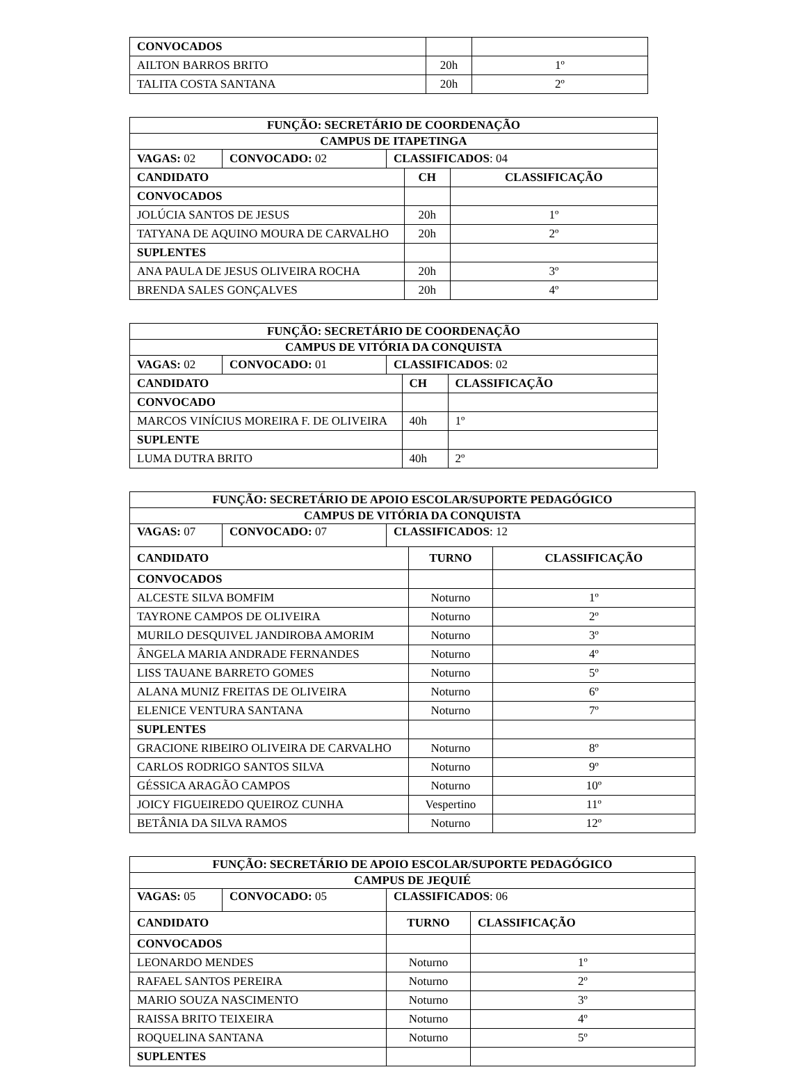| CONVOCADOS | | |
| AILTON BARROS BRITO | 20h | 1º |
| TALITA COSTA SANTANA | 20h | 2º |
| FUNÇÃO: SECRETÁRIO DE COORDENAÇÃO | | | | |
| --- | --- | --- | --- | --- |
| CAMPUS DE ITAPETINGA | | | | |
| VAGAS: 02 | CONVOCADO: 02 | CLASSIFICADOS : 04 | | |
| CANDIDATO | | | CH | CLASSIFICAÇÃO |
| CONVOCADOS | | | | |
| JOLÚCIA SANTOS DE JESUS | | | 20h | 1º |
| TATYANA DE AQUINO MOURA DE CARVALHO | | | 20h | 2º |
| SUPLENTES | | | | |
| ANA PAULA DE JESUS OLIVEIRA ROCHA | | | 20h | 3º |
| BRENDA SALES GONÇALVES | | | 20h | 4º |
| FUNÇÃO: SECRETÁRIO DE COORDENAÇÃO | | | | |
| --- | --- | --- | --- | --- |
| CAMPUS DE VITÓRIA DA CONQUISTA | | | | |
| VAGAS: 02 | CONVOCADO: 01 | CLASSIFICADOS : 02 | | |
| CANDIDATO | | | CH | CLASSIFICAÇÃO |
| CONVOCADO | | | | |
| MARCOS VINÍCIUS MOREIRA F. DE OLIVEIRA | | | 40h | 1º |
| SUPLENTE | | | | |
| LUMA DUTRA BRITO | | | 40h | 2º |
| FUNÇÃO: SECRETÁRIO DE APOIO ESCOLAR/SUPORTE PEDAGÓGICO | | | | |
| --- | --- | --- | --- | --- |
| CAMPUS DE VITÓRIA DA CONQUISTA | | | | |
| VAGAS: 07 | CONVOCADO: 07 | CLASSIFICADOS : 12 | | |
| CANDIDATO | | | TURNO | CLASSIFICAÇÃO |
| CONVOCADOS | | | | |
| ALCESTE SILVA BOMFIM | | | Noturno | 1º |
| TAYRONE CAMPOS DE OLIVEIRA | | | Noturno | 2º |
| MURILO DESQUIVEL JANDIROBA AMORIM | | | Noturno | 3º |
| ÂNGELA MARIA ANDRADE FERNANDES | | | Noturno | 4º |
| LISS TAUANE BARRETO GOMES | | | Noturno | 5º |
| ALANA MUNIZ FREITAS DE OLIVEIRA | | | Noturno | 6º |
| ELENICE VENTURA SANTANA | | | Noturno | 7º |
| SUPLENTES | | | | |
| GRACIONE RIBEIRO OLIVEIRA DE CARVALHO | | | Noturno | 8º |
| CARLOS RODRIGO SANTOS SILVA | | | Noturno | 9º |
| GÉSSICA ARAGÃO CAMPOS | | | Noturno | 10º |
| JOICY FIGUEIREDO QUEIROZ CUNHA | | | Vespertino | 11º |
| BETÂNIA DA SILVA RAMOS | | | Noturno | 12º |
| FUNÇÃO: SECRETÁRIO DE APOIO ESCOLAR/SUPORTE PEDAGÓGICO | | | | |
| --- | --- | --- | --- | --- |
| CAMPUS DE JEQUIÉ | | | | |
| VAGAS: 05 | CONVOCADO: 05 | CLASSIFICADOS : 06 | | |
| CANDIDATO | | | TURNO | CLASSIFICAÇÃO |
| CONVOCADOS | | | | |
| LEONARDO MENDES | | | Noturno | 1º |
| RAFAEL SANTOS PEREIRA | | | Noturno | 2º |
| MARIO SOUZA NASCIMENTO | | | Noturno | 3º |
| RAISSA BRITO TEIXEIRA | | | Noturno | 4º |
| ROQUELINA SANTANA | | | Noturno | 5º |
| SUPLENTES | | | | |